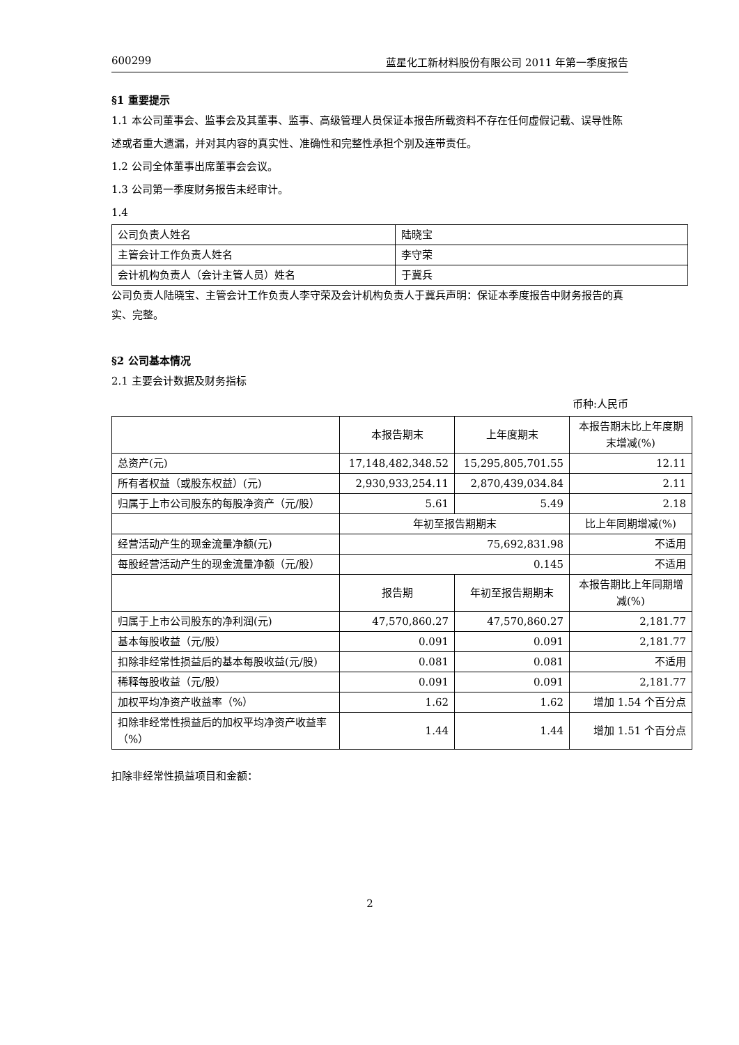600299 蓝星化工新材料股份有限公司 2011 年第一季度报告
§1 重要提示
1.1 本公司董事会、监事会及其董事、监事、高级管理人员保证本报告所载资料不存在任何虚假记载、误导性陈述或者重大遗漏，并对其内容的真实性、准确性和完整性承担个别及连带责任。
1.2 公司全体董事出席董事会会议。
1.3 公司第一季度财务报告未经审计。
1.4
| 公司负责人姓名 | 陆晓宝 |
| 主管会计工作负责人姓名 | 李守荣 |
| 会计机构负责人（会计主管人员）姓名 | 于冀兵 |
公司负责人陆晓宝、主管会计工作负责人李守荣及会计机构负责人于冀兵声明：保证本季度报告中财务报告的真实、完整。
§2 公司基本情况
2.1 主要会计数据及财务指标
币种:人民币
| | 本报告期末 | 上年度期末 | 本报告期末比上年度期末增减(%) |
| 总资产(元) | 17,148,482,348.52 | 15,295,805,701.55 | 12.11 |
| 所有者权益（或股东权益）(元) | 2,930,933,254.11 | 2,870,439,034.84 | 2.11 |
| 归属于上市公司股东的每股净资产（元/股） | 5.61 | 5.49 | 2.18 |
| | 年初至报告期期末 | | 比上年同期增减(%) |
| 经营活动产生的现金流量净额(元) | 75,692,831.98 | | 不适用 |
| 每股经营活动产生的现金流量净额（元/股） | 0.145 | | 不适用 |
| | 报告期 | 年初至报告期期末 | 本报告期比上年同期增减(%) |
| 归属于上市公司股东的净利润(元) | 47,570,860.27 | 47,570,860.27 | 2,181.77 |
| 基本每股收益（元/股） | 0.091 | 0.091 | 2,181.77 |
| 扣除非经常性损益后的基本每股收益(元/股) | 0.081 | 0.081 | 不适用 |
| 稀释每股收益（元/股） | 0.091 | 0.091 | 2,181.77 |
| 加权平均净资产收益率（%） | 1.62 | 1.62 | 增加 1.54 个百分点 |
| 扣除非经常性损益后的加权平均净资产收益率（%） | 1.44 | 1.44 | 增加 1.51 个百分点 |
扣除非经常性损益项目和金额：
2